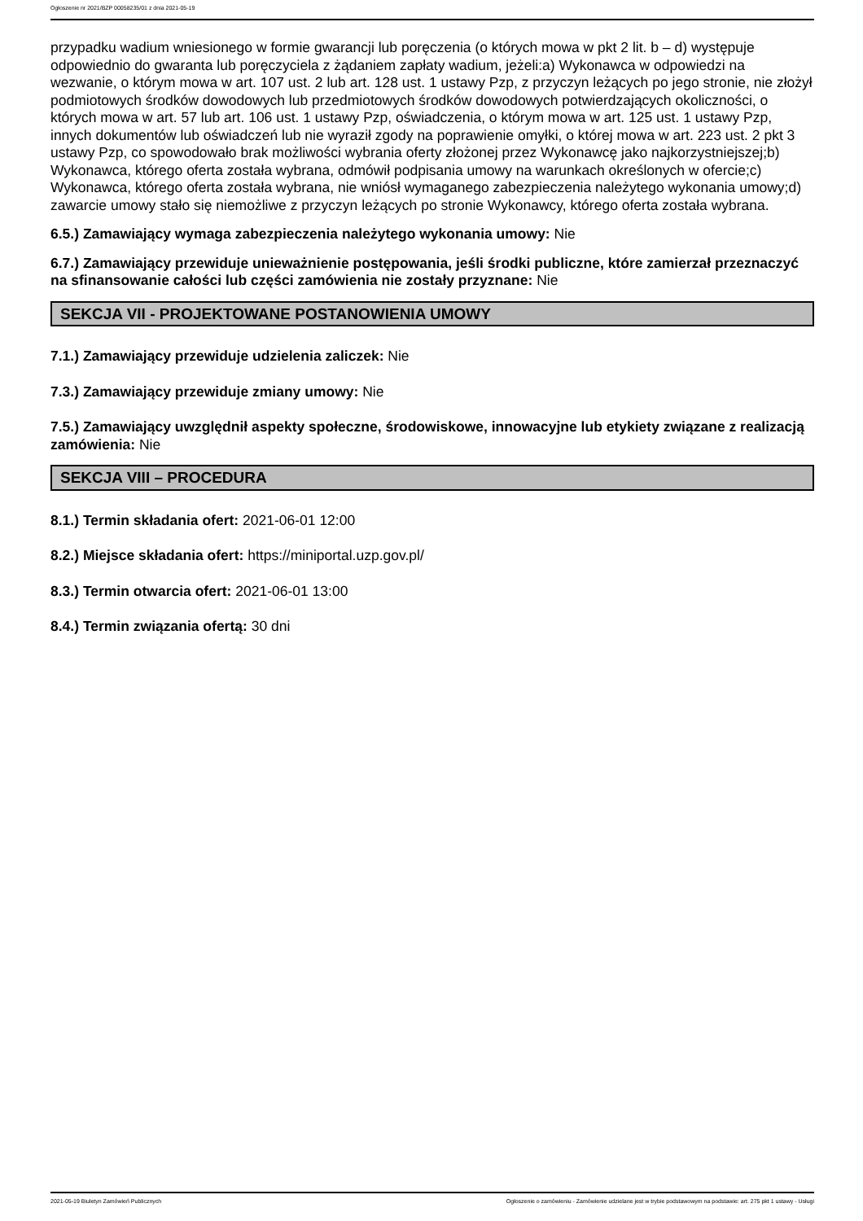Ogłoszenie nr 2021/BZP 00058235/01 z dnia 2021-05-19
przypadku wadium wniesionego w formie gwarancji lub poręczenia (o których mowa w pkt 2 lit. b – d) występuje odpowiednio do gwaranta lub poręczyciela z żądaniem zapłaty wadium, jeżeli:a) Wykonawca w odpowiedzi na wezwanie, o którym mowa w art. 107 ust. 2 lub art. 128 ust. 1 ustawy Pzp, z przyczyn leżących po jego stronie, nie złożył podmiotowych środków dowodowych lub przedmiotowych środków dowodowych potwierdzających okoliczności, o których mowa w art. 57 lub art. 106 ust. 1 ustawy Pzp, oświadczenia, o którym mowa w art. 125 ust. 1 ustawy Pzp, innych dokumentów lub oświadczeń lub nie wyraził zgody na poprawienie omyłki, o której mowa w art. 223 ust. 2 pkt 3 ustawy Pzp, co spowodowało brak możliwości wybrania oferty złożonej przez Wykonawcę jako najkorzystniejszej;b) Wykonawca, którego oferta została wybrana, odmówił podpisania umowy na warunkach określonych w ofercie;c) Wykonawca, którego oferta została wybrana, nie wniósł wymaganego zabezpieczenia należytego wykonania umowy;d) zawarcie umowy stało się niemożliwe z przyczyn leżących po stronie Wykonawcy, którego oferta została wybrana.
6.5.) Zamawiający wymaga zabezpieczenia należytego wykonania umowy: Nie
6.7.) Zamawiający przewiduje unieważnienie postępowania, jeśli środki publiczne, które zamierzał przeznaczyć na sfinansowanie całości lub części zamówienia nie zostały przyznane: Nie
SEKCJA VII - PROJEKTOWANE POSTANOWIENIA UMOWY
7.1.) Zamawiający przewiduje udzielenia zaliczek: Nie
7.3.) Zamawiający przewiduje zmiany umowy: Nie
7.5.) Zamawiający uwzględnił aspekty społeczne, środowiskowe, innowacyjne lub etykiety związane z realizacją zamówienia: Nie
SEKCJA VIII – PROCEDURA
8.1.) Termin składania ofert: 2021-06-01 12:00
8.2.) Miejsce składania ofert: https://miniportal.uzp.gov.pl/
8.3.) Termin otwarcia ofert: 2021-06-01 13:00
8.4.) Termin związania ofertą: 30 dni
2021-05-19 Biuletyn Zamówień Publicznych Ogłoszenie o zamówieniu - Zamówienie udzielane jest w trybie podstawowym na podstawie: art. 275 pkt 1 ustawy - Usługi